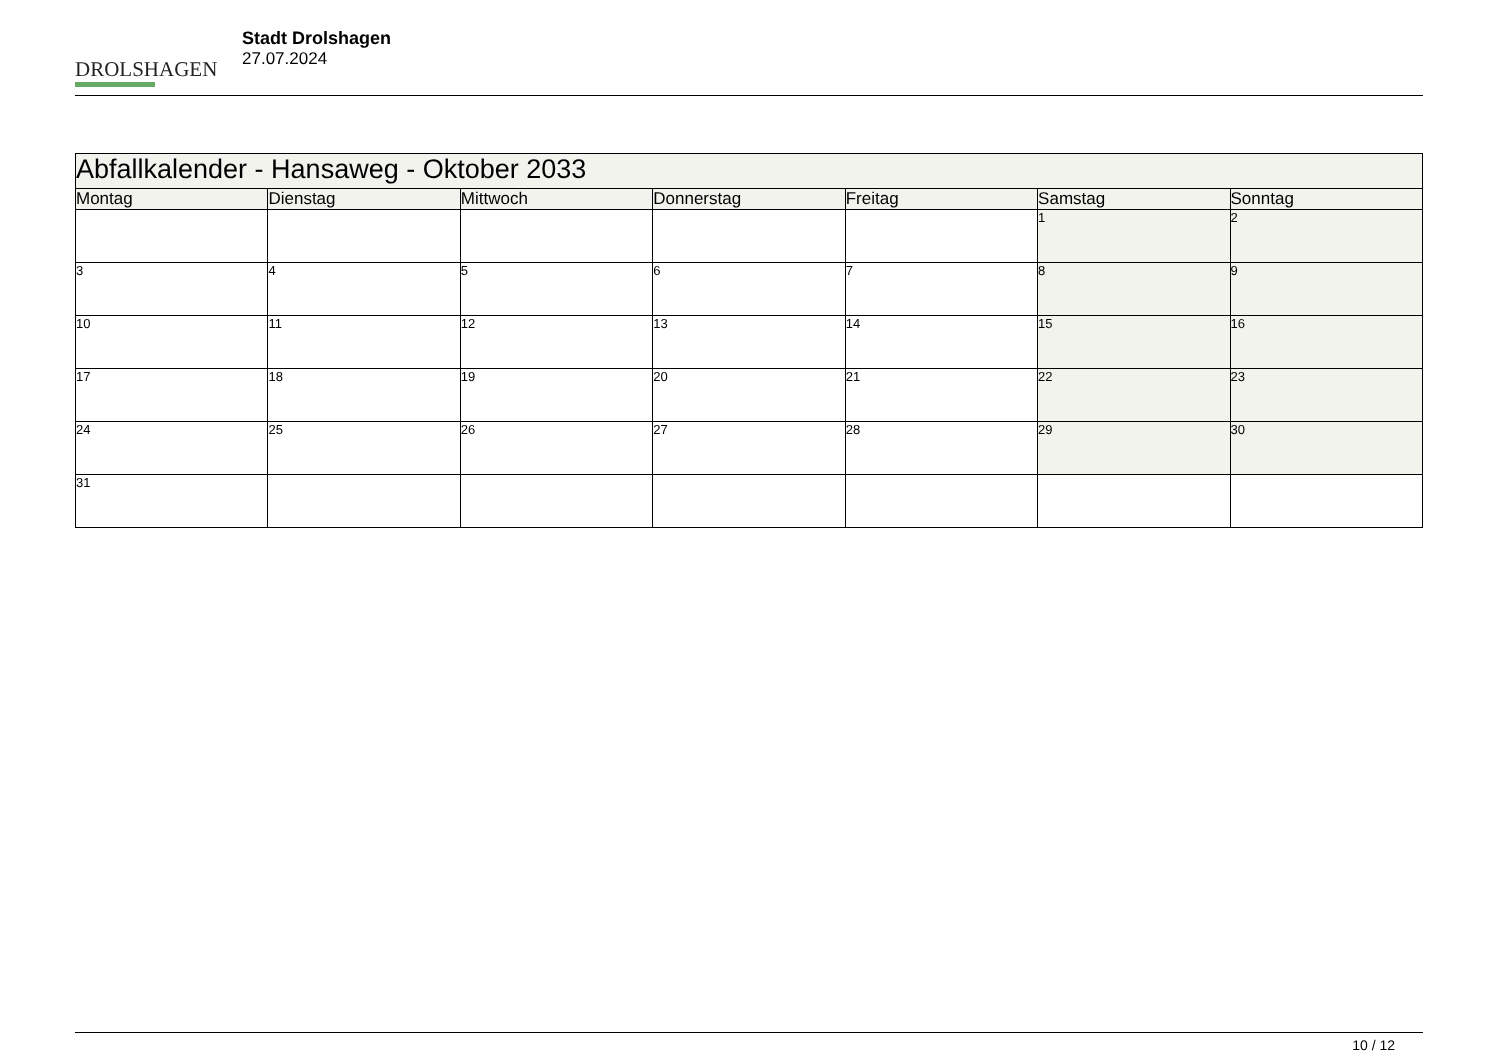DROLSHAGEN
Stadt Drolshagen
27.07.2024
| Abfallkalender - Hansaweg - Oktober 2033 | | | | | | |
| --- | --- | --- | --- | --- | --- | --- |
| Montag | Dienstag | Mittwoch | Donnerstag | Freitag | Samstag | Sonntag |
| | | | | | 1 | 2 |
| 3 | 4 | 5 | 6 | 7 | 8 | 9 |
| 10 | 11 | 12 | 13 | 14 | 15 | 16 |
| 17 | 18 | 19 | 20 | 21 | 22 | 23 |
| 24 | 25 | 26 | 27 | 28 | 29 | 30 |
| 31 | | | | | | |
10 / 12